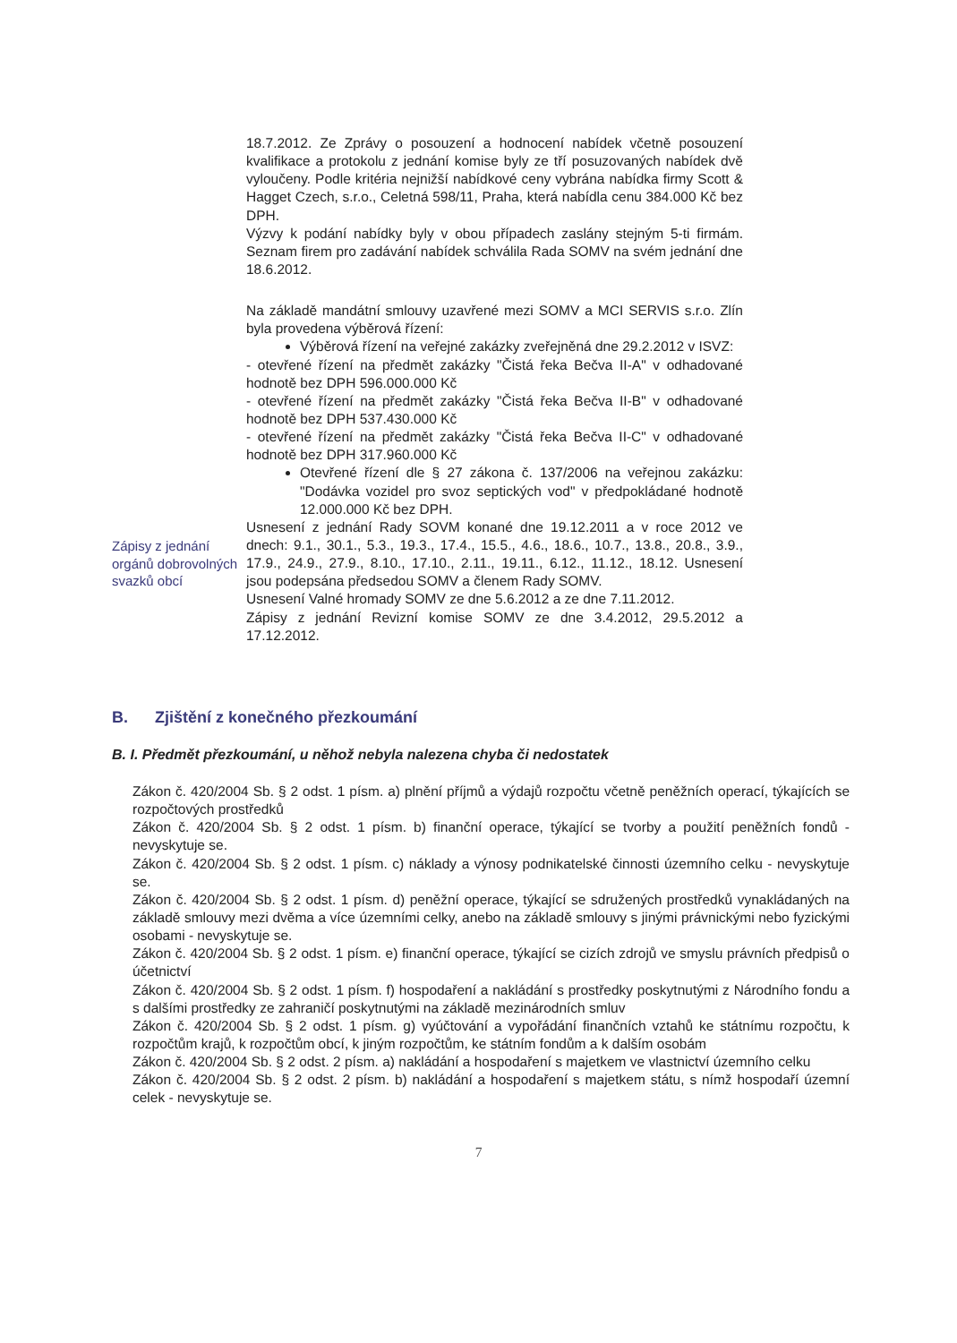Zápisy z jednání orgánů dobrovolných svazků obcí
18.7.2012. Ze Zprávy o posouzení a hodnocení nabídek včetně posouzení kvalifikace a protokolu z jednání komise byly ze tří posuzovaných nabídek dvě vyloučeny. Podle kritéria nejnižší nabídkové ceny vybrána nabídka firmy Scott & Hagget Czech, s.r.o., Celetná 598/11, Praha, která nabídla cenu 384.000 Kč bez DPH.
Výzvy k podání nabídky byly v obou případech zaslány stejným 5-ti firmám. Seznam firem pro zadávání nabídek schválila Rada SOMV na svém jednání dne 18.6.2012.
Na základě mandátní smlouvy uzavřené mezi SOMV a MCI SERVIS s.r.o. Zlín byla provedena výběrová řízení:
Výběrová řízení na veřejné zakázky zveřejněná dne 29.2.2012 v ISVZ:
- otevřené řízení na předmět zakázky "Čistá řeka Bečva II-A" v odhadované hodnotě bez DPH 596.000.000 Kč
- otevřené řízení na předmět zakázky "Čistá řeka Bečva II-B" v odhadované hodnotě bez DPH 537.430.000 Kč
- otevřené řízení na předmět zakázky "Čistá řeka Bečva II-C" v odhadované hodnotě bez DPH 317.960.000 Kč
Otevřené řízení dle § 27 zákona č. 137/2006 na veřejnou zakázku: "Dodávka vozidel pro svoz septických vod" v předpokládané hodnotě 12.000.000 Kč bez DPH.
Usnesení z jednání Rady SOVM konané dne 19.12.2011 a v roce 2012 ve dnech: 9.1., 30.1., 5.3., 19.3., 17.4., 15.5., 4.6., 18.6., 10.7., 13.8., 20.8., 3.9., 17.9., 24.9., 27.9., 8.10., 17.10., 2.11., 19.11., 6.12., 11.12., 18.12. Usnesení jsou podepsána předsedou SOMV a členem Rady SOMV.
Usnesení Valné hromady SOMV ze dne 5.6.2012 a ze dne 7.11.2012.
Zápisy z jednání Revizní komise SOMV ze dne 3.4.2012, 29.5.2012 a 17.12.2012.
B. Zjištění z konečného přezkoumání
B. I. Předmět přezkoumání, u něhož nebyla nalezena chyba či nedostatek
Zákon č. 420/2004 Sb. § 2 odst. 1 písm. a) plnění příjmů a výdajů rozpočtu včetně peněžních operací, týkajících se rozpočtových prostředků
Zákon č. 420/2004 Sb. § 2 odst. 1 písm. b) finanční operace, týkající se tvorby a použití peněžních fondů - nevyskytuje se.
Zákon č. 420/2004 Sb. § 2 odst. 1 písm. c) náklady a výnosy podnikatelské činnosti územního celku - nevyskytuje se.
Zákon č. 420/2004 Sb. § 2 odst. 1 písm. d) peněžní operace, týkající se sdružených prostředků vynakládaných na základě smlouvy mezi dvěma a více územními celky, anebo na základě smlouvy s jinými právnickými nebo fyzickými osobami - nevyskytuje se.
Zákon č. 420/2004 Sb. § 2 odst. 1 písm. e) finanční operace, týkající se cizích zdrojů ve smyslu právních předpisů o účetnictví
Zákon č. 420/2004 Sb. § 2 odst. 1 písm. f) hospodaření a nakládání s prostředky poskytnutými z Národního fondu a s dalšími prostředky ze zahraničí poskytnutými na základě mezinárodních smluv
Zákon č. 420/2004 Sb. § 2 odst. 1 písm. g) vyúčtování a vypořádání finančních vztahů ke státnímu rozpočtu, k rozpočtům krajů, k rozpočtům obcí, k jiným rozpočtům, ke státním fondům a k dalším osobám
Zákon č. 420/2004 Sb. § 2 odst. 2 písm. a) nakládání a hospodaření s majetkem ve vlastnictví územního celku
Zákon č. 420/2004 Sb. § 2 odst. 2 písm. b) nakládání a hospodaření s majetkem státu, s nímž hospodaří územní celek - nevyskytuje se.
7